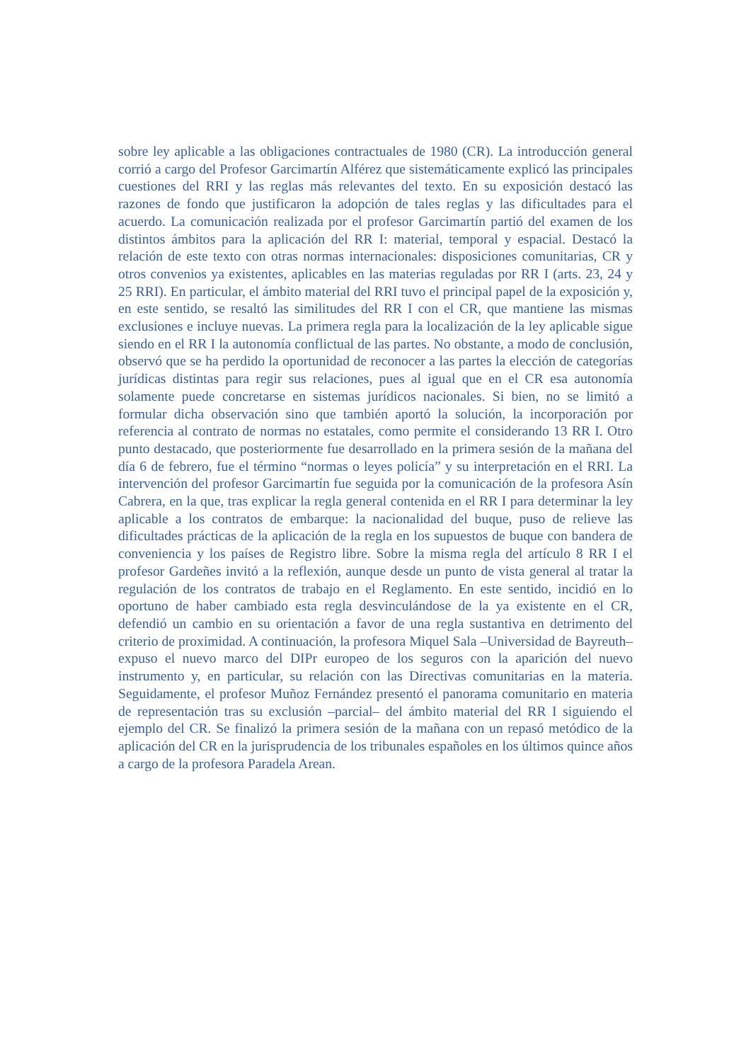sobre ley aplicable a las obligaciones contractuales de 1980 (CR). La introducción general corrió a cargo del Profesor Garcimartín Alférez que sistemáticamente explicó las principales cuestiones del RRI y las reglas más relevantes del texto. En su exposición destacó las razones de fondo que justificaron la adopción de tales reglas y las dificultades para el acuerdo. La comunicación realizada por el profesor Garcimartín partió del examen de los distintos ámbitos para la aplicación del RR I: material, temporal y espacial. Destacó la relación de este texto con otras normas internacionales: disposiciones comunitarias, CR y otros convenios ya existentes, aplicables en las materias reguladas por RR I (arts. 23, 24 y 25 RRI). En particular, el ámbito material del RRI tuvo el principal papel de la exposición y, en este sentido, se resaltó las similitudes del RR I con el CR, que mantiene las mismas exclusiones e incluye nuevas. La primera regla para la localización de la ley aplicable sigue siendo en el RR I la autonomía conflictual de las partes. No obstante, a modo de conclusión, observó que se ha perdido la oportunidad de reconocer a las partes la elección de categorías jurídicas distintas para regir sus relaciones, pues al igual que en el CR esa autonomía solamente puede concretarse en sistemas jurídicos nacionales. Si bien, no se limitó a formular dicha observación sino que también aportó la solución, la incorporación por referencia al contrato de normas no estatales, como permite el considerando 13 RR I. Otro punto destacado, que posteriormente fue desarrollado en la primera sesión de la mañana del día 6 de febrero, fue el término “normas o leyes policía” y su interpretación en el RRI. La intervención del profesor Garcimartín fue seguida por la comunicación de la profesora Asín Cabrera, en la que, tras explicar la regla general contenida en el RR I para determinar la ley aplicable a los contratos de embarque: la nacionalidad del buque, puso de relieve las dificultades prácticas de la aplicación de la regla en los supuestos de buque con bandera de conveniencia y los países de Registro libre. Sobre la misma regla del artículo 8 RR I el profesor Gardeñes invitó a la reflexión, aunque desde un punto de vista general al tratar la regulación de los contratos de trabajo en el Reglamento. En este sentido, incidió en lo oportuno de haber cambiado esta regla desvinculándose de la ya existente en el CR, defendió un cambio en su orientación a favor de una regla sustantiva en detrimento del criterio de proximidad. A continuación, la profesora Miquel Sala –Universidad de Bayreuth– expuso el nuevo marco del DIPr europeo de los seguros con la aparición del nuevo instrumento y, en particular, su relación con las Directivas comunitarias en la materia. Seguidamente, el profesor Muñoz Fernández presentó el panorama comunitario en materia de representación tras su exclusión –parcial– del ámbito material del RR I siguiendo el ejemplo del CR. Se finalizó la primera sesión de la mañana con un repasó metódico de la aplicación del CR en la jurisprudencia de los tribunales españoles en los últimos quince años a cargo de la profesora Paradela Arean.